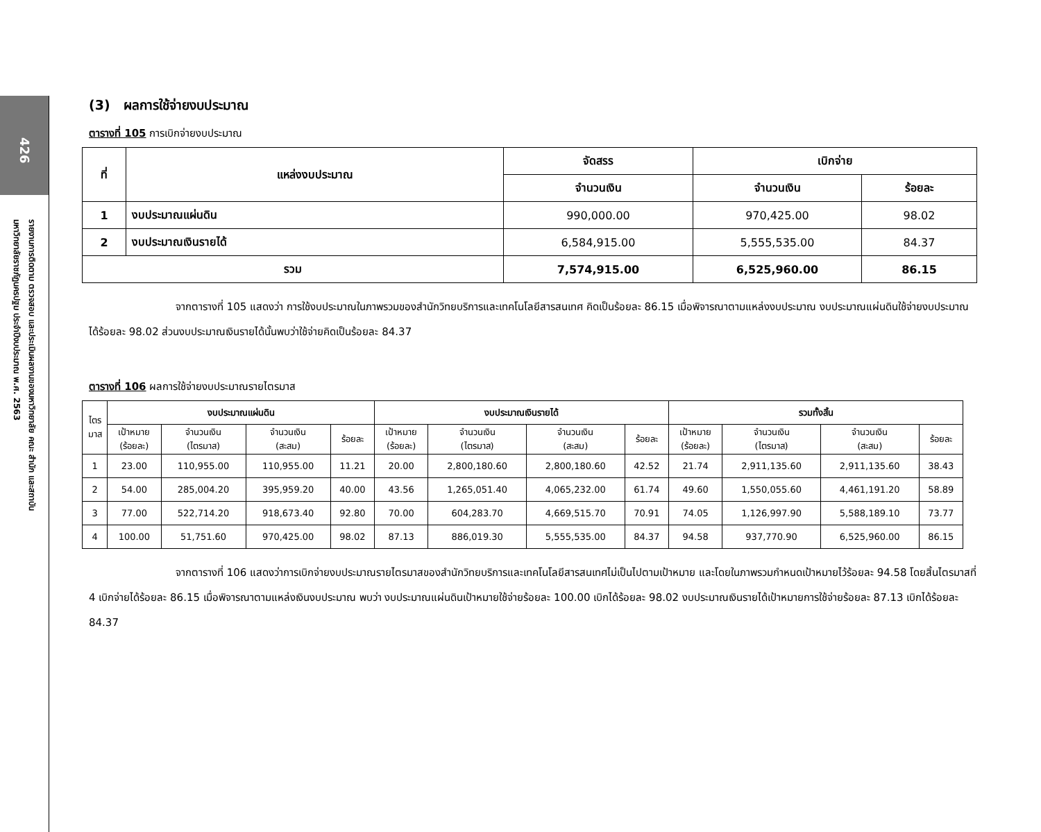426
รายงานการติดตาม ตรวจสอบ และประเมินผลงานของมหาวิทยาลัย คณะ สำนัก และสถาบัน
มหาวิทยาลัยราชภัฏนครปฐม ประจำปีงบประมาณ พ.ศ. 2563
(3) ผลการใช้จ่ายงบประมาณ
ตารางที่ 105 การเบิกจ่ายงบประมาณ
| ที่ | แหล่งงบประมาณ | จัดสรร | เบิกจ่าย | |
| --- | --- | --- | --- | --- |
| | | จำนวนเงิน | จำนวนเงิน | ร้อยละ |
| 1 | งบประมาณแผ่นดิน | 990,000.00 | 970,425.00 | 98.02 |
| 2 | งบประมาณเงินรายได้ | 6,584,915.00 | 5,555,535.00 | 84.37 |
| รวม | | 7,574,915.00 | 6,525,960.00 | 86.15 |
จากตารางที่ 105 แสดงว่า การใช้งบประมาณในภาพรวมของสำนักวิทยบริการและเทคโนโลยีสารสนเทศ คิดเป็นร้อยละ 86.15 เมื่อพิจารณาตามแหล่งงบประมาณ งบประมาณแผ่นดินใช้จ่ายงบประมาณได้ร้อยละ 98.02 ส่วนงบประมาณเงินรายได้นั้นพบว่าใช้จ่ายคิดเป็นร้อยละ 84.37
ตารางที่ 106 ผลการใช้จ่ายงบประมาณรายไตรมาส
| ไตร มาส | งบประมาณแผ่นดิน | | | | งบประมาณเงินรายได้ | | | | รวมทั้งสิ้น | | | |
| --- | --- | --- | --- | --- | --- | --- | --- | --- | --- | --- | --- | --- |
| | เป้าหมาย (ร้อยละ) | จำนวนเงิน (ไตรมาส) | จำนวนเงิน (สะสม) | ร้อยละ | เป้าหมาย (ร้อยละ) | จำนวนเงิน (ไตรมาส) | จำนวนเงิน (สะสม) | ร้อยละ | เป้าหมาย (ร้อยละ) | จำนวนเงิน (ไตรมาส) | จำนวนเงิน (สะสม) | ร้อยละ |
| 1 | 23.00 | 110,955.00 | 110,955.00 | 11.21 | 20.00 | 2,800,180.60 | 2,800,180.60 | 42.52 | 21.74 | 2,911,135.60 | 2,911,135.60 | 38.43 |
| 2 | 54.00 | 285,004.20 | 395,959.20 | 40.00 | 43.56 | 1,265,051.40 | 4,065,232.00 | 61.74 | 49.60 | 1,550,055.60 | 4,461,191.20 | 58.89 |
| 3 | 77.00 | 522,714.20 | 918,673.40 | 92.80 | 70.00 | 604,283.70 | 4,669,515.70 | 70.91 | 74.05 | 1,126,997.90 | 5,588,189.10 | 73.77 |
| 4 | 100.00 | 51,751.60 | 970,425.00 | 98.02 | 87.13 | 886,019.30 | 5,555,535.00 | 84.37 | 94.58 | 937,770.90 | 6,525,960.00 | 86.15 |
จากตารางที่ 106 แสดงว่าการเบิกจ่ายงบประมาณรายไตรมาสของสำนักวิทยบริการและเทคโนโลยีสารสนเทศไม่เป็นไปตามเป้าหมาย และโดยในภาพรวมกำหนดเป้าหมายไว้ร้อยละ 94.58 โดยสิ้นไตรมาสที่ 4 เบิกจ่ายได้ร้อยละ 86.15 เมื่อพิจารณาตามแหล่งเงินงบประมาณ พบว่า งบประมาณแผ่นดินเป้าหมายใช้จ่ายร้อยละ 100.00 เบิกได้ร้อยละ 98.02 งบประมาณเงินรายได้เป้าหมายการใช้จ่ายร้อยละ 87.13 เบิกได้ร้อยละ 84.37